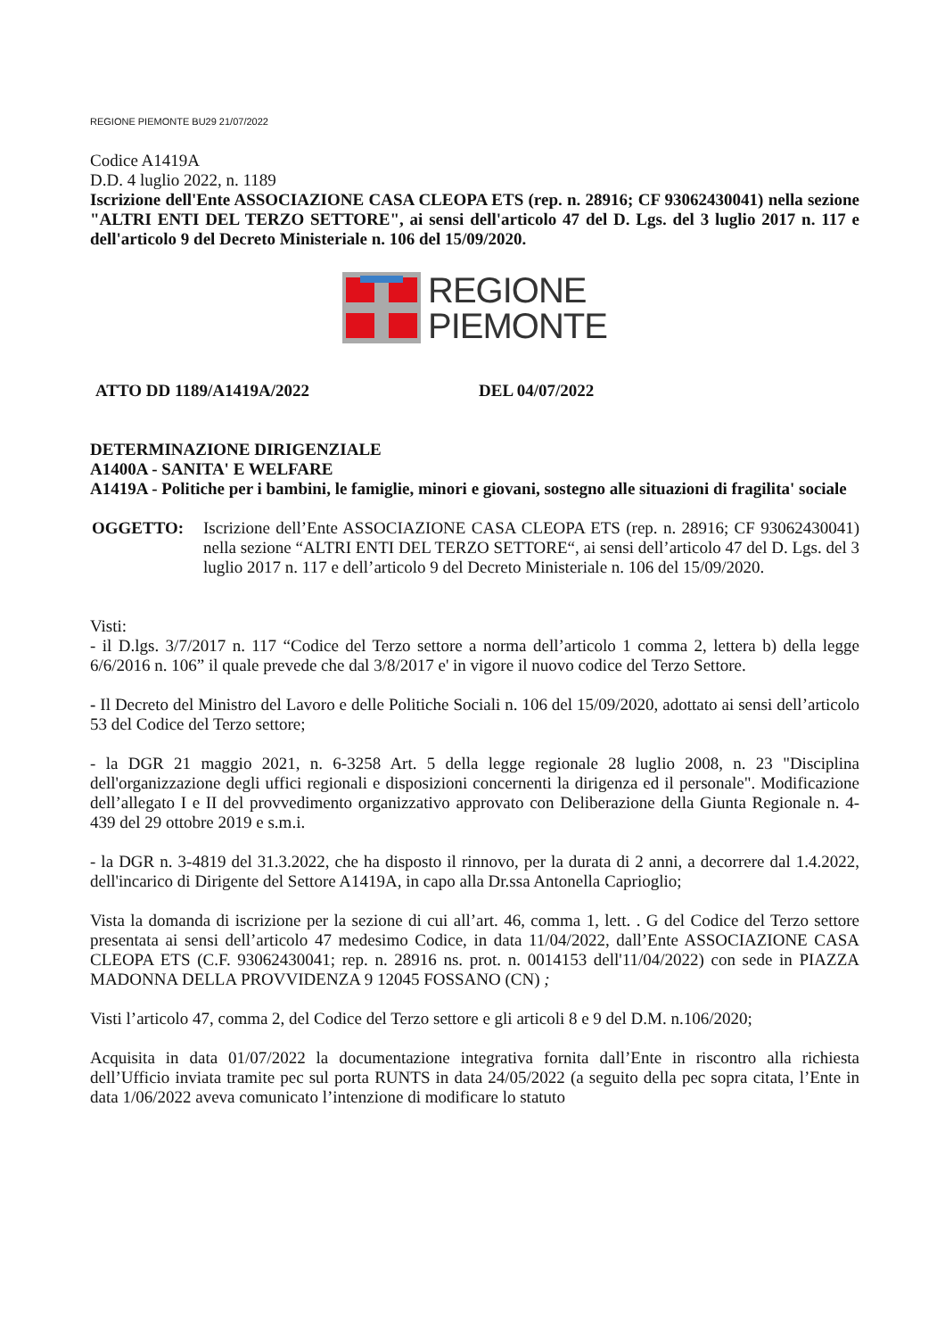REGIONE PIEMONTE BU29 21/07/2022
Codice A1419A
D.D. 4 luglio 2022, n. 1189
Iscrizione dell'Ente ASSOCIAZIONE CASA CLEOPA ETS (rep. n. 28916; CF 93062430041) nella sezione "ALTRI ENTI DEL TERZO SETTORE", ai sensi dell'articolo 47 del D. Lgs. del 3 luglio 2017 n. 117 e dell'articolo 9 del Decreto Ministeriale n. 106 del 15/09/2020.
REGIONE
PIEMONTE
ATTO DD 1189/A1419A/2022 DEL 04/07/2022
DETERMINAZIONE DIRIGENZIALE
A1400A - SANITA' E WELFARE
A1419A - Politiche per i bambini, le famiglie, minori e giovani, sostegno alle situazioni di fragilita' sociale
OGGETTO: Iscrizione dell’Ente ASSOCIAZIONE CASA CLEOPA ETS (rep. n. 28916; CF 93062430041) nella sezione “ALTRI ENTI DEL TERZO SETTORE“, ai sensi dell’articolo 47 del D. Lgs. del 3 luglio 2017 n. 117 e dell’articolo 9 del Decreto Ministeriale n. 106 del 15/09/2020.
Visti:
- il D.lgs. 3/7/2017 n. 117 “Codice del Terzo settore a norma dell’articolo 1 comma 2, lettera b) della legge 6/6/2016 n. 106” il quale prevede che dal 3/8/2017 e' in vigore il nuovo codice del Terzo Settore.
- Il Decreto del Ministro del Lavoro e delle Politiche Sociali n. 106 del 15/09/2020, adottato ai sensi dell’articolo 53 del Codice del Terzo settore;
- la DGR 21 maggio 2021, n. 6-3258 Art. 5 della legge regionale 28 luglio 2008, n. 23 "Disciplina dell'organizzazione degli uffici regionali e disposizioni concernenti la dirigenza ed il personale". Modificazione dell’allegato I e II del provvedimento organizzativo approvato con Deliberazione della Giunta Regionale n. 4-439 del 29 ottobre 2019 e s.m.i.
- la DGR n. 3-4819 del 31.3.2022, che ha disposto il rinnovo, per la durata di 2 anni, a decorrere dal 1.4.2022, dell'incarico di Dirigente del Settore A1419A, in capo alla Dr.ssa Antonella Caprioglio;
Vista la domanda di iscrizione per la sezione di cui all’art. 46, comma 1, lett. . G del Codice del Terzo settore presentata ai sensi dell’articolo 47 medesimo Codice, in data 11/04/2022, dall’Ente ASSOCIAZIONE CASA CLEOPA ETS (C.F. 93062430041; rep. n. 28916 ns. prot. n. 0014153 dell'11/04/2022) con sede in PIAZZA MADONNA DELLA PROVVIDENZA 9 12045 FOSSANO (CN) ;
Visti l’articolo 47, comma 2, del Codice del Terzo settore e gli articoli 8 e 9 del D.M. n.106/2020;
Acquisita in data 01/07/2022 la documentazione integrativa fornita dall’Ente in riscontro alla richiesta dell’Ufficio inviata tramite pec sul porta RUNTS in data 24/05/2022 (a seguito della pec sopra citata, l’Ente in data 1/06/2022 aveva comunicato l’intenzione di modificare lo statuto